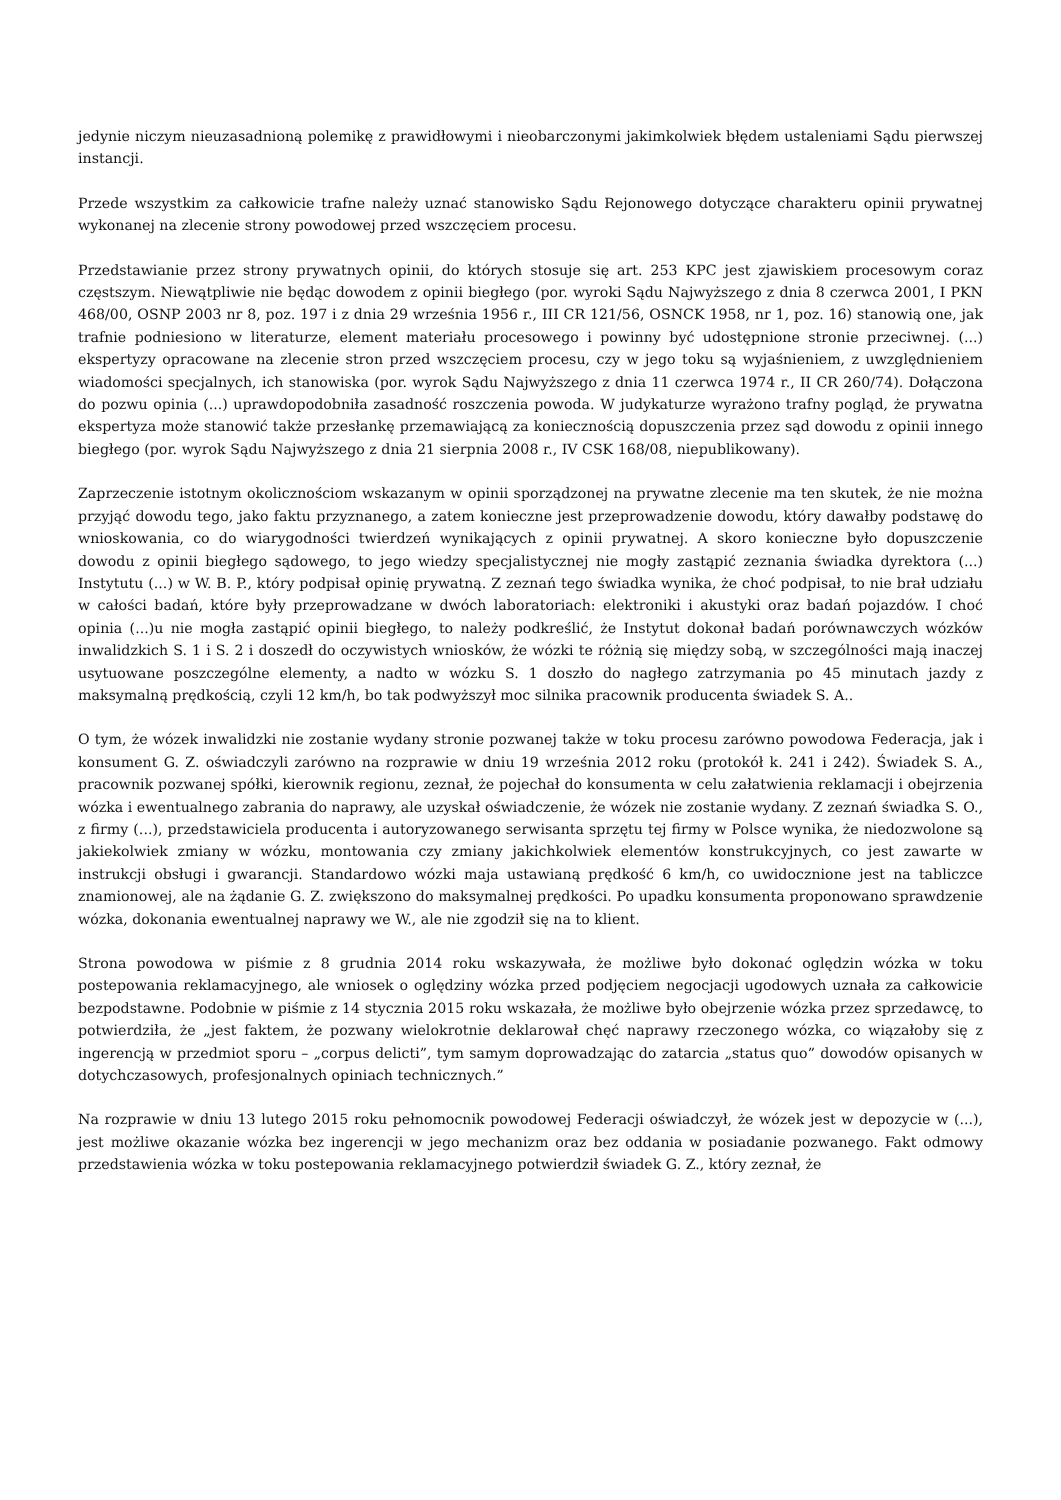jedynie niczym nieuzasadnioną polemikę z prawidłowymi i nieobarczonymi jakimkolwiek błędem ustaleniami Sądu pierwszej instancji.
Przede wszystkim za całkowicie trafne należy uznać stanowisko Sądu Rejonowego dotyczące charakteru opinii prywatnej wykonanej na zlecenie strony powodowej przed wszczęciem procesu.
Przedstawianie przez strony prywatnych opinii, do których stosuje się art. 253 KPC jest zjawiskiem procesowym coraz częstszym. Niewątpliwie nie będąc dowodem z opinii biegłego (por. wyroki Sądu Najwyższego z dnia 8 czerwca 2001, I PKN 468/00, OSNP 2003 nr 8, poz. 197 i z dnia 29 września 1956 r., III CR 121/56, OSNCK 1958, nr 1, poz. 16) stanowią one, jak trafnie podniesiono w literaturze, element materiału procesowego i powinny być udostępnione stronie przeciwnej. (...) ekspertyzy opracowane na zlecenie stron przed wszczęciem procesu, czy w jego toku są wyjaśnieniem, z uwzględnieniem wiadomości specjalnych, ich stanowiska (por. wyrok Sądu Najwyższego z dnia 11 czerwca 1974 r., II CR 260/74). Dołączona do pozwu opinia (...) uprawdopodobniła zasadność roszczenia powoda. W judykaturze wyrażono trafny pogląd, że prywatna ekspertyza może stanowić także przesłankę przemawiającą za koniecznością dopuszczenia przez sąd dowodu z opinii innego biegłego (por. wyrok Sądu Najwyższego z dnia 21 sierpnia 2008 r., IV CSK 168/08, niepublikowany).
Zaprzeczenie istotnym okolicznościom wskazanym w opinii sporządzonej na prywatne zlecenie ma ten skutek, że nie można przyjąć dowodu tego, jako faktu przyznanego, a zatem konieczne jest przeprowadzenie dowodu, który dawałby podstawę do wnioskowania, co do wiarygodności twierdzeń wynikających z opinii prywatnej. A skoro konieczne było dopuszczenie dowodu z opinii biegłego sądowego, to jego wiedzy specjalistycznej nie mogły zastąpić zeznania świadka dyrektora (...) Instytutu (...) w W. B. P., który podpisał opinię prywatną. Z zeznań tego świadka wynika, że choć podpisał, to nie brał udziału w całości badań, które były przeprowadzane w dwóch laboratoriach: elektroniki i akustyki oraz badań pojazdów. I choć opinia (...)u nie mogła zastąpić opinii biegłego, to należy podkreślić, że Instytut dokonał badań porównawczych wózków inwalidzkich S. 1 i S. 2 i doszedł do oczywistych wniosków, że wózki te różnią się między sobą, w szczególności mają inaczej usytuowane poszczególne elementy, a nadto w wózku S. 1 doszło do nagłego zatrzymania po 45 minutach jazdy z maksymalną prędkością, czyli 12 km/h, bo tak podwyższył moc silnika pracownik producenta świadek S. A..
O tym, że wózek inwalidzki nie zostanie wydany stronie pozwanej także w toku procesu zarówno powodowa Federacja, jak i konsument G. Z. oświadczyli zarówno na rozprawie w dniu 19 września 2012 roku (protokół k. 241 i 242). Świadek S. A., pracownik pozwanej spółki, kierownik regionu, zeznał, że pojechał do konsumenta w celu załatwienia reklamacji i obejrzenia wózka i ewentualnego zabrania do naprawy, ale uzyskał oświadczenie, że wózek nie zostanie wydany. Z zeznań świadka S. O., z firmy (...), przedstawiciela producenta i autoryzowanego serwisanta sprzętu tej firmy w Polsce wynika, że niedozwolone są jakiekolwiek zmiany w wózku, montowania czy zmiany jakichkolwiek elementów konstrukcyjnych, co jest zawarte w instrukcji obsługi i gwarancji. Standardowo wózki maja ustawianą prędkość 6 km/h, co uwidocznione jest na tabliczce znamionowej, ale na żądanie G. Z. zwiększono do maksymalnej prędkości. Po upadku konsumenta proponowano sprawdzenie wózka, dokonania ewentualnej naprawy we W., ale nie zgodził się na to klient.
Strona powodowa w piśmie z 8 grudnia 2014 roku wskazywała, że możliwe było dokonać oględzin wózka w toku postepowania reklamacyjnego, ale wniosek o oględziny wózka przed podjęciem negocjacji ugodowych uznała za całkowicie bezpodstawne. Podobnie w piśmie z 14 stycznia 2015 roku wskazała, że możliwe było obejrzenie wózka przez sprzedawcę, to potwierdziła, że „jest faktem, że pozwany wielokrotnie deklarował chęć naprawy rzeczonego wózka, co wiązałoby się z ingerencją w przedmiot sporu – „corpus delicti”, tym samym doprowadzając do zatarcia „status quo” dowodów opisanych w dotychczasowych, profesjonalnych opiniach technicznych.”
Na rozprawie w dniu 13 lutego 2015 roku pełnomocnik powodowej Federacji oświadczył, że wózek jest w depozycie w (...), jest możliwe okazanie wózka bez ingerencji w jego mechanizm oraz bez oddania w posiadanie pozwanego. Fakt odmowy przedstawienia wózka w toku postepowania reklamacyjnego potwierdził świadek G. Z., który zeznał, że